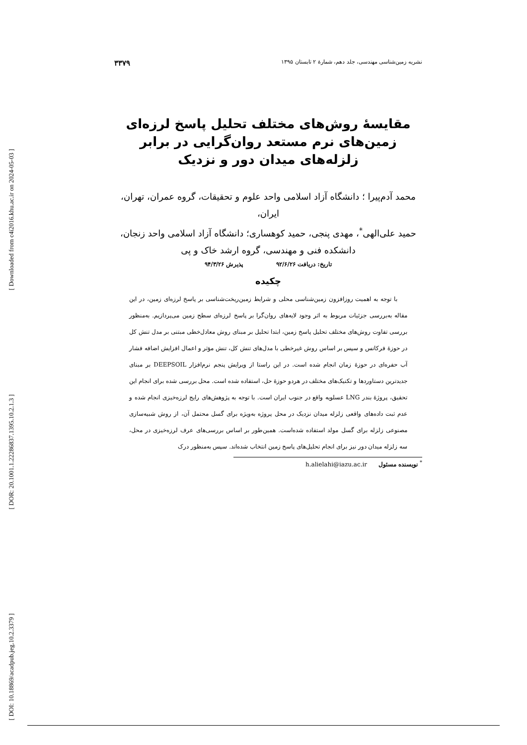[ Downloaded from c4i2016.khu.ac.ir on 2024-05-03 ]
[ DOR: 20.1001.1.22286837.1395.10.2.1.3 ]
[ DOI: 10.18869/acadpub.jeg.10.2.3379 ]
نشریه زمین‌شناسی مهندسی، جلد دهم، شمارهٔ ۲ تابستان ۱۳۹۵ ۳۳۷۹
مقایسهٔ روش‌های مختلف تحلیل پاسخ لرزه‌ای زمین‌های نرم مستعد روان‌گرایی در برابر زلزله‌های میدان دور و نزدیک
محمد آدم‌پیرا ؛ دانشگاه آزاد اسلامی واحد علوم و تحقیقات، گروه عمران، تهران، ایران،
حمید علی‌الهی<sup>*</sup>، مهدی پنجی، حمید کوهساری؛ دانشگاه آزاد اسلامی واحد زنجان، دانشکده فنی و مهندسی، گروه ارشد خاک و پی
تاریخ: دریافت ۹۲/۶/۲۶ پذیرش ۹۴/۳/۲۶
چکیده
با توجه به اهمیت روزافزون زمین‌شناسی محلی و شرایط زمین‌ریخت‌شناسی بر پاسخ لرزه‌ای زمین، در این مقاله به‌بررسی جزئیات مربوط به اثر وجود لایه‌های روان‌گرا بر پاسخ لرزه‌ای سطح زمین می‌پردازیم. به‌منظور بررسی تفاوت روش‌های مختلف تحلیل پاسخ زمین، ابتدا تحلیل بر مبنای روش معادل‌خطی مبتنی بر مدل تنش کل در حوزهٔ فرکانس و سپس بر اساس روش غیرخطی با مدل‌های تنش کل، تنش مؤثر و اعمال افزایش اضافه فشار آب حفره‌ای در حوزهٔ زمان انجام شده است. در این راستا از ویرایش پنجم نرم‌افزار DEEPSOIL بر مبنای جدیدترین دستاوردها و تکنیک‌های مختلف در هردو حوزهٔ حل، استفاده شده است. محل بررسی شده برای انجام این تحقیق، پروژهٔ بندر LNG عسلویه واقع در جنوب ایران است. با توجه به پژوهش‌های رایج لرزه‌خیزی انجام شده و عدم ثبت داده‌های واقعی زلزله میدان نزدیک در محل پروژه به‌ویژه برای گسل محتمل آن، از روش شبیه‌سازی مصنوعی زلزله برای گسل مولد استفاده شده‌است. همین‌طور بر اساس بررسی‌های عرف لرزه‌خیزی در محل، سه زلزله میدان دور نیز برای انجام تحلیل‌های پاسخ زمین انتخاب شده‌اند. سپس به‌منظور درک
<sup>*</sup> نویسنده مسئول h.alielahi@iazu.ac.ir